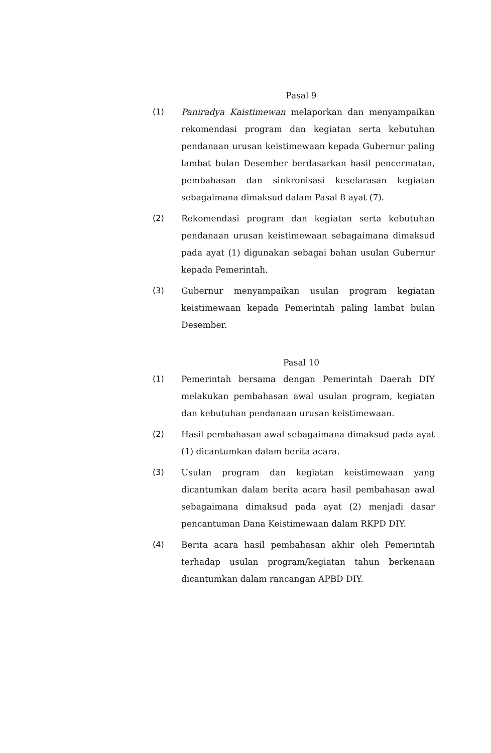Pasal 9
(1) Paniradya Kaistimewan melaporkan dan menyampaikan rekomendasi program dan kegiatan serta kebutuhan pendanaan urusan keistimewaan kepada Gubernur paling lambat bulan Desember berdasarkan hasil pencermatan, pembahasan dan sinkronisasi keselarasan kegiatan sebagaimana dimaksud dalam Pasal 8 ayat (7).
(2) Rekomendasi program dan kegiatan serta kebutuhan pendanaan urusan keistimewaan sebagaimana dimaksud pada ayat (1) digunakan sebagai bahan usulan Gubernur kepada Pemerintah.
(3) Gubernur menyampaikan usulan program kegiatan keistimewaan kepada Pemerintah paling lambat bulan Desember.
Pasal 10
(1) Pemerintah bersama dengan Pemerintah Daerah DIY melakukan pembahasan awal usulan program, kegiatan dan kebutuhan pendanaan urusan keistimewaan.
(2) Hasil pembahasan awal sebagaimana dimaksud pada ayat (1) dicantumkan dalam berita acara.
(3) Usulan program dan kegiatan keistimewaan yang dicantumkan dalam berita acara hasil pembahasan awal sebagaimana dimaksud pada ayat (2) menjadi dasar pencantuman Dana Keistimewaan dalam RKPD DIY.
(4) Berita acara hasil pembahasan akhir oleh Pemerintah terhadap usulan program/kegiatan tahun berkenaan dicantumkan dalam rancangan APBD DIY.